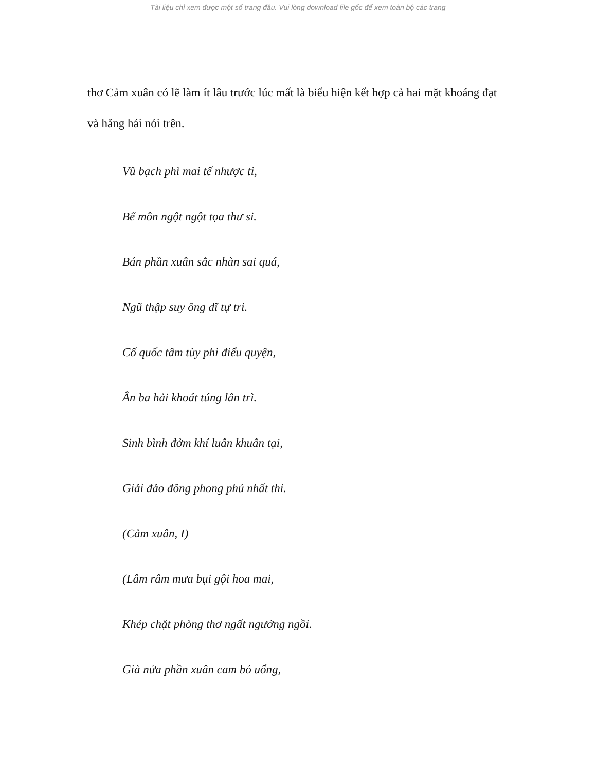Tài liệu chỉ xem được một số trang đầu. Vui lòng download file gốc để xem toàn bộ các trang
thơ Cảm xuân có lẽ làm ít lâu trước lúc mất là biểu hiện kết hợp cả hai mặt khoáng đạt và hăng hái nói trên.
Vũ bạch phì mai tế nhược ti,
Bế môn ngột ngột tọa thư si.
Bán phần xuân sắc nhàn sai quá,
Ngũ thập suy ông dĩ tự tri.
Cố quốc tâm tùy phi điểu quyện,
Ân ba hải khoát túng lân trì.
Sinh bình đởm khí luân khuân tại,
Giải đảo đông phong phú nhất thi.
(Cảm xuân, I)
(Lâm râm mưa bụi gội hoa mai,
Khép chặt phòng thơ ngất ngưởng ngồi.
Già nửa phần xuân cam bỏ uổng,